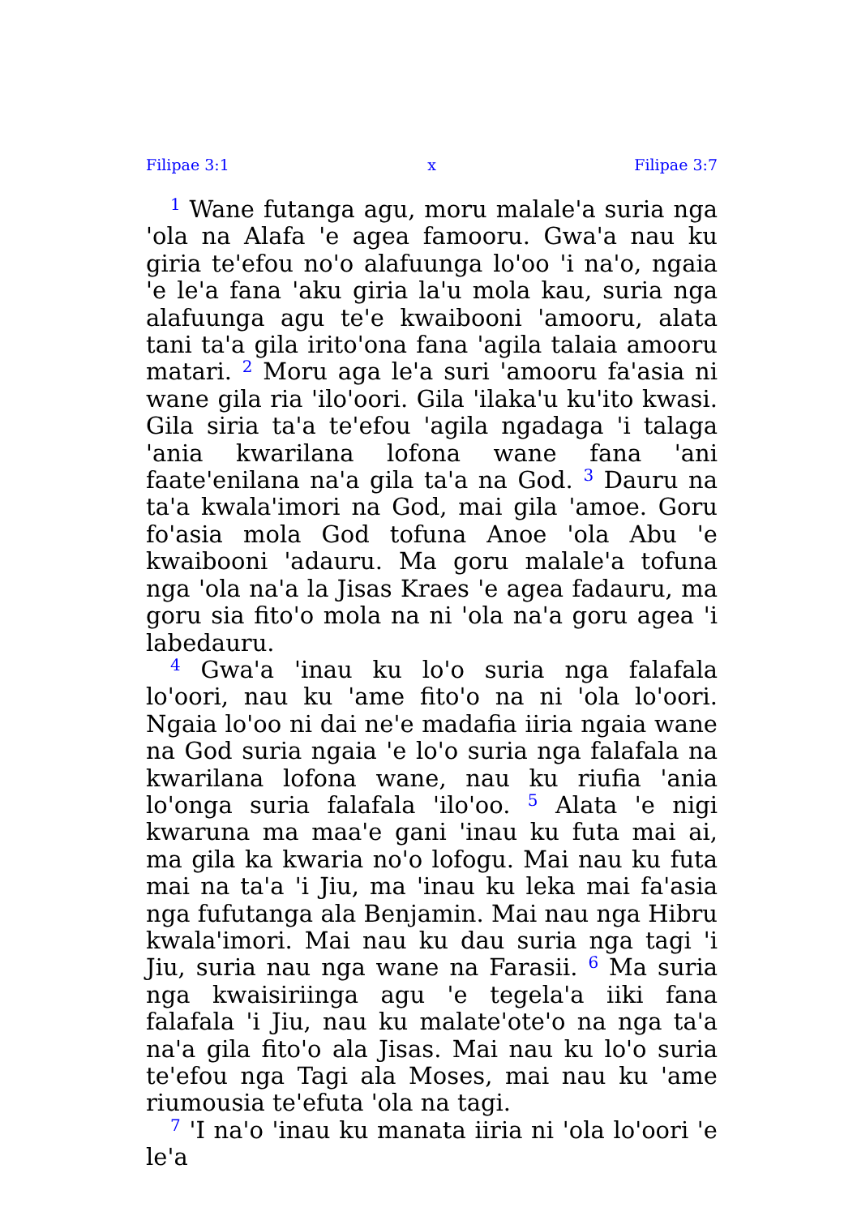Filipae 3:1 x Filipae 3:7
<sup>1</sup> Wane futanga agu, moru malale'a suria nga 'ola na Alafa 'e agea famooru. Gwa'a nau ku giria te'efou no'o alafuunga lo'oo 'i na'o, ngaia 'e le'a fana 'aku giria la'u mola kau, suria nga alafuunga agu te'e kwaibooni 'amooru, alata tani ta'a gila irito'ona fana 'agila talaia amooru matari. <sup>2</sup> Moru aga le'a suri 'amooru fa'asia ni wane gila ria 'ilo'oori. Gila 'ilaka'u ku'ito kwasi. Gila siria ta'a te'efou 'agila ngadaga 'i talaga 'ania kwarilana lofona wane fana 'ani faate'enilana na'a gila ta'a na God. <sup>3</sup> Dauru na ta'a kwala'imori na God, mai gila 'amoe. Goru fo'asia mola God tofuna Anoe 'ola Abu 'e kwaibooni 'adauru. Ma goru malale'a tofuna nga 'ola na'a la Jisas Kraes 'e agea fadauru, ma goru sia fito'o mola na ni 'ola na'a goru agea 'i labedauru.
<sup>4</sup> Gwa'a 'inau ku lo'o suria nga falafala lo'oori, nau ku 'ame fito'o na ni 'ola lo'oori. Ngaia lo'oo ni dai ne'e madafia iiria ngaia wane na God suria ngaia 'e lo'o suria nga falafala na kwarilana lofona wane, nau ku riufia 'ania lo'onga suria falafala 'ilo'oo. <sup>5</sup> Alata 'e nigi kwaruna ma maa'e gani 'inau ku futa mai ai, ma gila ka kwaria no'o lofogu. Mai nau ku futa mai na ta'a 'i Jiu, ma 'inau ku leka mai fa'asia nga fufutanga ala Benjamin. Mai nau nga Hibru kwala'imori. Mai nau ku dau suria nga tagi 'i Jiu, suria nau nga wane na Farasii. <sup>6</sup> Ma suria nga kwaisiriinga agu 'e tegela'a iiki fana falafala 'i Jiu, nau ku malate'ote'o na nga ta'a na'a gila fito'o ala Jisas. Mai nau ku lo'o suria te'efou nga Tagi ala Moses, mai nau ku 'ame riumousia te'efuta 'ola na tagi.
<sup>7</sup> 'I na'o 'inau ku manata iiria ni 'ola lo'oori 'e le'a